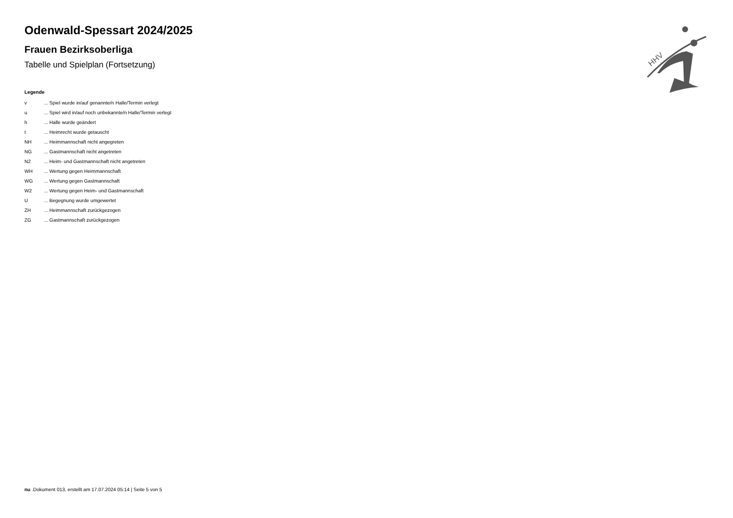Odenwald-Spessart 2024/2025
Frauen Bezirksoberliga
Tabelle und Spielplan (Fortsetzung)
Legende
| v | ... Spiel wurde in/auf genannte/n Halle/Termin verlegt |
| u | ... Spiel wird in/auf noch unbekannte/n Halle/Termin verlegt |
| h | ... Halle wurde geändert |
| t | ... Heimrecht wurde getauscht |
| NH | ... Heimmannschaft nicht angegreten |
| NG | ... Gastmannschaft nicht angetreten |
| N2 | ... Heim- und Gastmannschaft nicht angetreten |
| WH | ... Wertung gegen Heimmannschaft |
| WG | ... Wertung gegen Gastmannschaft |
| W2 | ... Wertung gegen Heim- und Gastmannschaft |
| U | ... Begegnung wurde umgewertet |
| ZH | ... Heimmannschaft zurückgezogen |
| ZG | ... Gastmannschaft zurückgezogen |
HHV
nu .Dokument 013, erstellt am 17.07.2024 05:14 | Seite 5 von 5